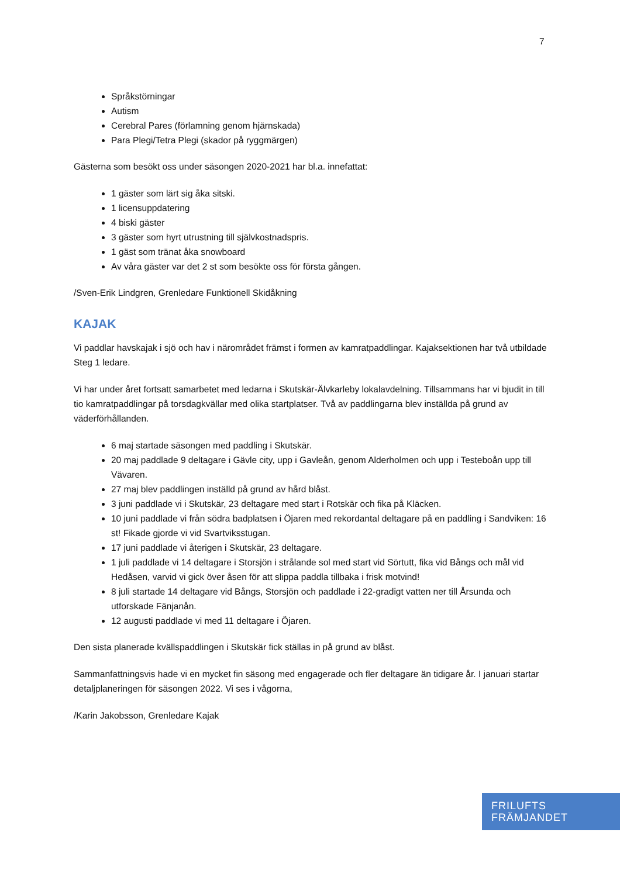7
Språkstörningar
Autism
Cerebral Pares (förlamning genom hjärnskada)
Para Plegi/Tetra Plegi (skador på ryggmärgen)
Gästerna som besökt oss under säsongen 2020-2021 har bl.a. innefattat:
1 gäster som lärt sig åka sitski.
1 licensuppdatering
4 biski gäster
3 gäster som hyrt utrustning till självkostnadspris.
1 gäst som tränat åka snowboard
Av våra gäster var det 2 st som besökte oss för första gången.
/Sven-Erik Lindgren, Grenledare Funktionell Skidåkning
KAJAK
Vi paddlar havskajak i sjö och hav i närområdet främst i formen av kamratpaddlingar. Kajaksektionen har två utbildade Steg 1 ledare.
Vi har under året fortsatt samarbetet med ledarna i Skutskär-Älvkarleby lokalavdelning. Tillsammans har vi bjudit in till tio kamratpaddlingar på torsdagkvällar med olika startplatser. Två av paddlingarna blev inställda på grund av väderförhållanden.
6 maj startade säsongen med paddling i Skutskär.
20 maj paddlade 9 deltagare i Gävle city, upp i Gavleån, genom Alderholmen och upp i Testeboån upp till Vävaren.
27 maj blev paddlingen inställd på grund av hård blåst.
3 juni paddlade vi i Skutskär, 23 deltagare med start i Rotskär och fika på Kläcken.
10 juni paddlade vi från södra badplatsen i Öjaren med rekordantal deltagare på en paddling i Sandviken: 16 st! Fikade gjorde vi vid Svartviksstugan.
17 juni paddlade vi återigen i Skutskär, 23 deltagare.
1 juli paddlade vi 14 deltagare i Storsjön i strålande sol med start vid Sörtutt, fika vid Bångs och mål vid Hedåsen, varvid vi gick över åsen för att slippa paddla tillbaka i frisk motvind!
8 juli startade 14 deltagare vid Bångs, Storsjön och paddlade i 22-gradigt vatten ner till Årsunda och utforskade Fänjanån.
12 augusti paddlade vi med 11 deltagare i Öjaren.
Den sista planerade kvällspaddlingen i Skutskär fick ställas in på grund av blåst.
Sammanfattningsvis hade vi en mycket fin säsong med engagerade och fler deltagare än tidigare år. I januari startar detaljplaneringen för säsongen 2022. Vi ses i vågorna,
/Karin Jakobsson, Grenledare Kajak
FRILUFTS
FRÄMJANDET